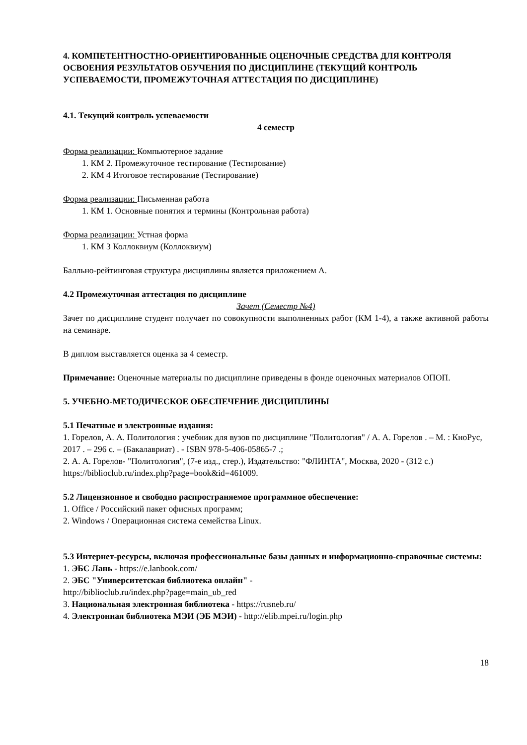4. КОМПЕТЕНТНОСТНО-ОРИЕНТИРОВАННЫЕ ОЦЕНОЧНЫЕ СРЕДСТВА ДЛЯ КОНТРОЛЯ ОСВОЕНИЯ РЕЗУЛЬТАТОВ ОБУЧЕНИЯ ПО ДИСЦИПЛИНЕ (ТЕКУЩИЙ КОНТРОЛЬ УСПЕВАЕМОСТИ, ПРОМЕЖУТОЧНАЯ АТТЕСТАЦИЯ ПО ДИСЦИПЛИНЕ)
4.1. Текущий контроль успеваемости
4 семестр
Форма реализации: Компьютерное задание
1. КМ 2. Промежуточное тестирование (Тестирование)
2. КМ 4 Итоговое тестирование (Тестирование)
Форма реализации: Письменная работа
1. КМ 1. Основные понятия и термины (Контрольная работа)
Форма реализации: Устная форма
1. КМ 3 Коллоквиум (Коллоквиум)
Балльно-рейтинговая структура дисциплины является приложением А.
4.2 Промежуточная аттестация по дисциплине
Зачет (Семестр №4)
Зачет по дисциплине студент получает по совокупности выполненных работ (КМ 1-4), а также активной работы на семинаре.
В диплом выставляется оценка за 4 семестр.
Примечание: Оценочные материалы по дисциплине приведены в фонде оценочных материалов ОПОП.
5. УЧЕБНО-МЕТОДИЧЕСКОЕ ОБЕСПЕЧЕНИЕ ДИСЦИПЛИНЫ
5.1 Печатные и электронные издания:
1. Горелов, А. А. Политология : учебник для вузов по дисциплине "Политология" / А. А. Горелов . – М. : КноРус, 2017 . – 296 с. – (Бакалавриат) . - ISBN 978-5-406-05865-7 .;
2. А. А. Горелов- "Политология", (7-е изд., стер.), Издательство: "ФЛИНТА", Москва, 2020 - (312 с.)
https://biblioclub.ru/index.php?page=book&id=461009.
5.2 Лицензионное и свободно распространяемое программное обеспечение:
1. Office / Российский пакет офисных программ;
2. Windows / Операционная система семейства Linux.
5.3 Интернет-ресурсы, включая профессиональные базы данных и информационно-справочные системы:
1. ЭБС Лань - https://e.lanbook.com/
2. ЭБС "Университетская библиотека онлайн" -
http://biblioclub.ru/index.php?page=main_ub_red
3. Национальная электронная библиотека - https://rusneb.ru/
4. Электронная библиотека МЭИ (ЭБ МЭИ) - http://elib.mpei.ru/login.php
18